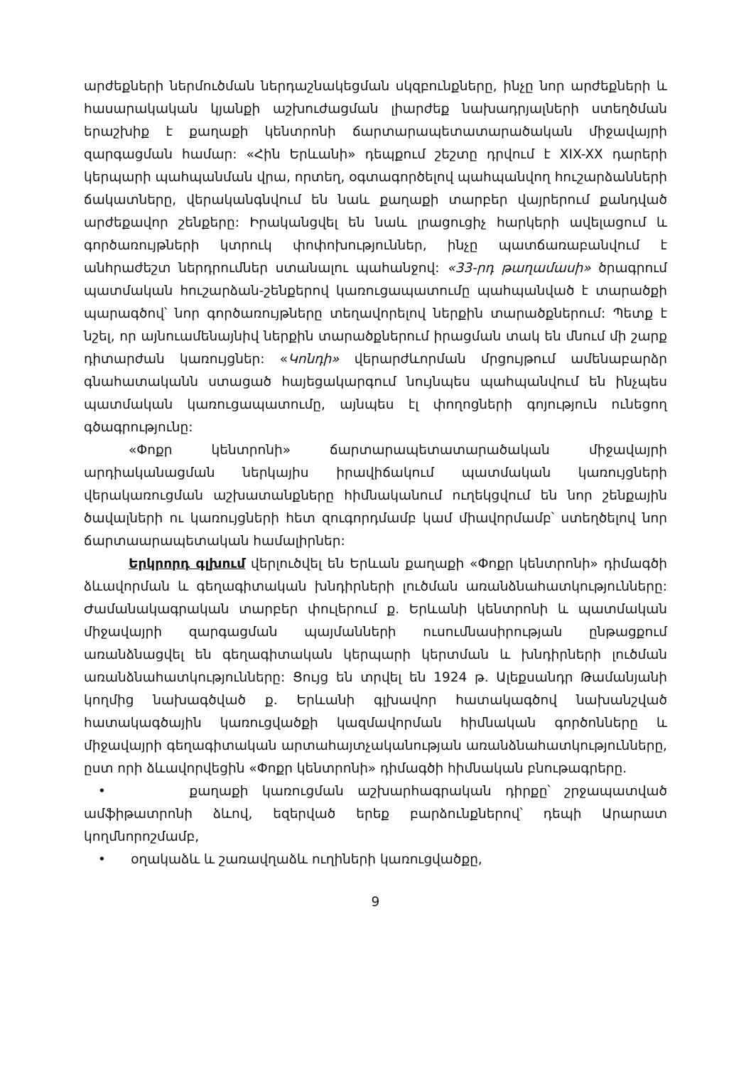արժեքների ներմուծման ներդաշնակեցման սկզբունքները, ինչը նոր արժեքների և հասարակական կյանքի աշխուժացման լիարժեք նախադրյալների ստեղծման երաշխիք է քաղաքի կենտրոնի ճարտարապետատարածական միջավայրի զարգացման համար: «Հին Երևանի» դեպքում շեշտը դրվում է XIX-XX դարերի կերպարի պահպանման վրա, որտեղ, օգտագործելով պահպանվող հուշարձանների ճակատները, վերականգնվում են նաև քաղաքի տարբեր վայրերում քանդված արժեքավոր շենքերը: Իրականցվել են նաև լրացուցիչ հարկերի ավելացում և գործառույթների կտրուկ փոփոխություններ, ինչը պատճառաբանվում է անհրաժեշտ ներդրումներ ստանալու պահանջով: «33-րդ թաղամասի» ծրագրում պատմական հուշարձան-շենքերով կառուցապատումը պահպանված է տարածքի պարագծով՝ նոր գործառույթները տեղավորելով ներքին տարածքներում: Պետք է նշել, որ այնուամենայնիվ ներքին տարածքներում իրացման տակ են մնում մի շարք դիտարժան կառույցներ: «Կոնդի» վերարժևորման մրցույթում ամենաբարձր գնահատականն ստացած հայեցակարգում նույնպես պահպանվում են ինչպես պատմական կառուցապատումը, այնպես էլ փողոցների գոյություն ունեցող գծագրությունը:
«Փոքր կենտրոնի» ճարտարապետատարածական միջավայրի արդիականացման ներկայիս իրավիճակում պատմական կառույցների վերակառուցման աշխատանքները հիմնականում ուղեկցվում են նոր շենքային ծավալների ու կառույցների հետ զուգորդմամբ կամ միավորմամբ՝ ստեղծելով նոր ճարտաարապետական համալիրներ:
Երկրորդ գլխում վերլուծվել են Երևան քաղաքի «Փոքր կենտրոնի» դիմագծի ձևավորման և գեղագիտական խնդիրների լուծման առանձնահատկությունները: Ժամանակագրական տարբեր փուլերում ք. Երևանի կենտրոնի և պատմական միջավայրի զարգացման պայմանների ուսումնասիրության ընթացքում առանձնացվել են գեղագիտական կերպարի կերտման և խնդիրների լուծման առանձնահատկությունները: Ցույց են տրվել են 1924 թ. Ալեքսանդր Թամանյանի կողմից նախագծված ք. Երևանի գլխավոր հատակագծով նախանշված հատակագծային կառուցվածքի կազմավորման հիմնական գործոնները և միջավայրի գեղագիտական արտահայտչականության առանձնահատկությունները, ըստ որի ձևավորվեցին «Փոքր կենտրոնի» դիմագծի հիմնական բնութագրերը.
• քաղաքի կառուցման աշխարհագրական դիրքը՝ շրջապատված ամֆիթատրոնի ձևով, եզերված երեք բարձունքներով՝ դեպի Արարատ կողմնորոշմամբ,
• օղակաձև և շառավղաձև ուղիների կառուցվածքը,
9